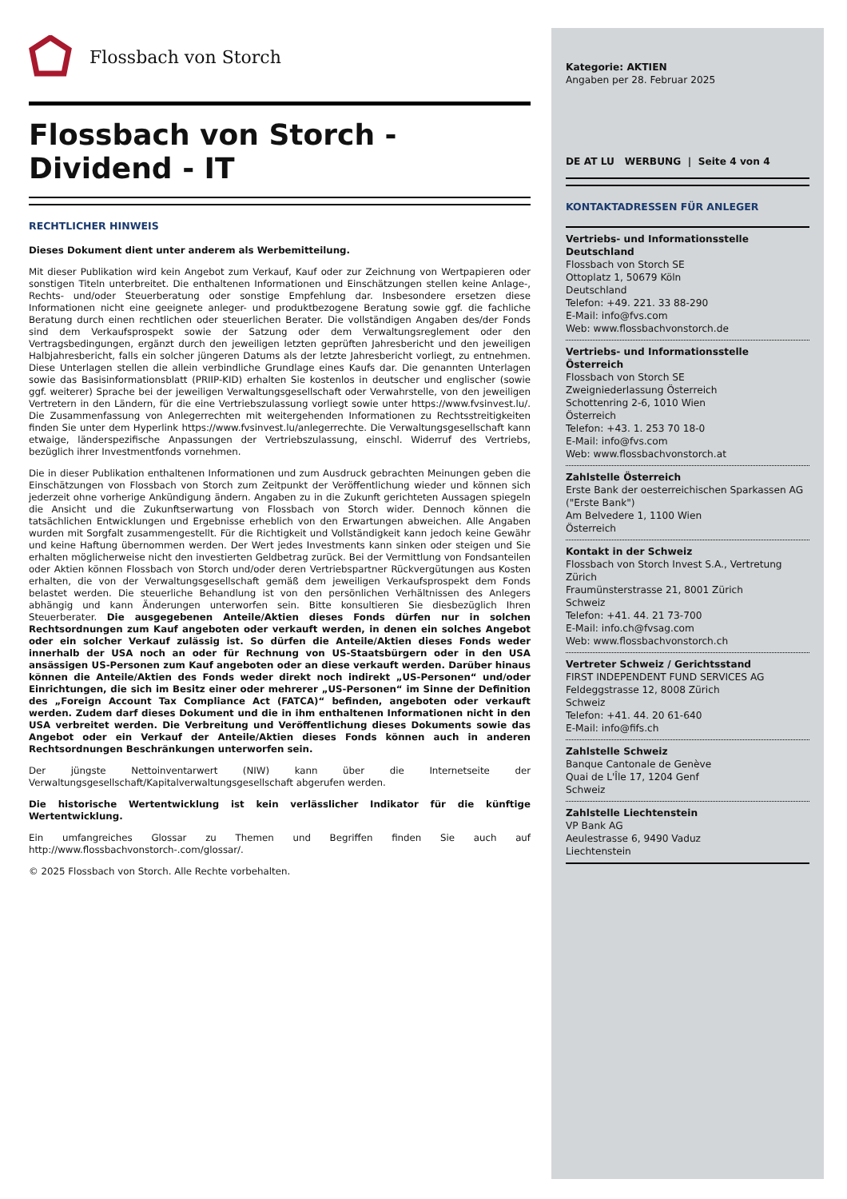Flossbach von Storch
Flossbach von Storch -
Dividend - IT
RECHTLICHER HINWEIS
Dieses Dokument dient unter anderem als Werbemitteilung.
Mit dieser Publikation wird kein Angebot zum Verkauf, Kauf oder zur Zeichnung von Wertpapieren oder sonstigen Titeln unterbreitet. Die enthaltenen Informationen und Einschätzungen stellen keine Anlage-, Rechts- und/oder Steuerberatung oder sonstige Empfehlung dar. Insbesondere ersetzen diese Informationen nicht eine geeignete anleger- und produktbezogene Beratung sowie ggf. die fachliche Beratung durch einen rechtlichen oder steuerlichen Berater. Die vollständigen Angaben des/der Fonds sind dem Verkaufsprospekt sowie der Satzung oder dem Verwaltungsreglement oder den Vertragsbedingungen, ergänzt durch den jeweiligen letzten geprüften Jahresbericht und den jeweiligen Halbjahresbericht, falls ein solcher jüngeren Datums als der letzte Jahresbericht vorliegt, zu entnehmen. Diese Unterlagen stellen die allein verbindliche Grundlage eines Kaufs dar. Die genannten Unterlagen sowie das Basisinformationsblatt (PRIIP-KID) erhalten Sie kostenlos in deutscher und englischer (sowie ggf. weiterer) Sprache bei der jeweiligen Verwaltungsgesellschaft oder Verwahrstelle, von den jeweiligen Vertretern in den Ländern, für die eine Vertriebszulassung vorliegt sowie unter https://www.fvsinvest.lu/. Die Zusammenfassung von Anlegerrechten mit weitergehenden Informationen zu Rechtsstreitigkeiten finden Sie unter dem Hyperlink https://www.fvsinvest.lu/anlegerrechte. Die Verwaltungsgesellschaft kann etwaige, länderspezifische Anpassungen der Vertriebszulassung, einschl. Widerruf des Vertriebs, bezüglich ihrer Investmentfonds vornehmen.
Die in dieser Publikation enthaltenen Informationen und zum Ausdruck gebrachten Meinungen geben die Einschätzungen von Flossbach von Storch zum Zeitpunkt der Veröffentlichung wieder und können sich jederzeit ohne vorherige Ankündigung ändern. Angaben zu in die Zukunft gerichteten Aussagen spiegeln die Ansicht und die Zukunftserwartung von Flossbach von Storch wider. Dennoch können die tatsächlichen Entwicklungen und Ergebnisse erheblich von den Erwartungen abweichen. Alle Angaben wurden mit Sorgfalt zusammengestellt. Für die Richtigkeit und Vollständigkeit kann jedoch keine Gewähr und keine Haftung übernommen werden. Der Wert jedes Investments kann sinken oder steigen und Sie erhalten möglicherweise nicht den investierten Geldbetrag zurück. Bei der Vermittlung von Fondsanteilen oder Aktien können Flossbach von Storch und/oder deren Vertriebspartner Rückvergütungen aus Kosten erhalten, die von der Verwaltungsgesellschaft gemäß dem jeweiligen Verkaufsprospekt dem Fonds belastet werden. Die steuerliche Behandlung ist von den persönlichen Verhältnissen des Anlegers abhängig und kann Änderungen unterworfen sein. Bitte konsultieren Sie diesbezüglich Ihren Steuerberater. Die ausgegebenen Anteile/Aktien dieses Fonds dürfen nur in solchen Rechtsordnungen zum Kauf angeboten oder verkauft werden, in denen ein solches Angebot oder ein solcher Verkauf zulässig ist. So dürfen die Anteile/Aktien dieses Fonds weder innerhalb der USA noch an oder für Rechnung von US-Staatsbürgern oder in den USA ansässigen US-Personen zum Kauf angeboten oder an diese verkauft werden. Darüber hinaus können die Anteile/Aktien des Fonds weder direkt noch indirekt „US-Personen“ und/oder Einrichtungen, die sich im Besitz einer oder mehrerer „US-Personen“ im Sinne der Definition des „Foreign Account Tax Compliance Act (FATCA)“ befinden, angeboten oder verkauft werden. Zudem darf dieses Dokument und die in ihm enthaltenen Informationen nicht in den USA verbreitet werden. Die Verbreitung und Veröffentlichung dieses Dokuments sowie das Angebot oder ein Verkauf der Anteile/Aktien dieses Fonds können auch in anderen Rechtsordnungen Beschränkungen unterworfen sein.
Der jüngste Nettoinventarwert (NIW) kann über die Internetseite der Verwaltungsgesellschaft/Kapitalverwaltungsgesellschaft abgerufen werden.
Die historische Wertentwicklung ist kein verlässlicher Indikator für die künftige Wertentwicklung.
Ein umfangreiches Glossar zu Themen und Begriffen finden Sie auch auf http://www.flossbachvonstorch-.com/glossar/.
© 2025 Flossbach von Storch. Alle Rechte vorbehalten.
Kategorie: AKTIEN
Angaben per 28. Februar 2025
DE AT LU WERBUNG | Seite 4 von 4
KONTAKTADRESSEN FÜR ANLEGER
Vertriebs- und Informationsstelle Deutschland
Flossbach von Storch SE
Ottoplatz 1, 50679 Köln
Deutschland
Telefon: +49. 221. 33 88-290
E-Mail: info@fvs.com
Web: www.flossbachvonstorch.de
Vertriebs- und Informationsstelle Österreich
Flossbach von Storch SE
Zweigniederlassung Österreich
Schottenring 2-6, 1010 Wien
Österreich
Telefon: +43. 1. 253 70 18-0
E-Mail: info@fvs.com
Web: www.flossbachvonstorch.at
Zahlstelle Österreich
Erste Bank der oesterreichischen Sparkassen AG ("Erste Bank")
Am Belvedere 1, 1100 Wien
Österreich
Kontakt in der Schweiz
Flossbach von Storch Invest S.A., Vertretung Zürich
Fraumünsterstrasse 21, 8001 Zürich
Schweiz
Telefon: +41. 44. 21 73-700
E-Mail: info.ch@fvsag.com
Web: www.flossbachvonstorch.ch
Vertreter Schweiz / Gerichtsstand
FIRST INDEPENDENT FUND SERVICES AG
Feldeggstrasse 12, 8008 Zürich
Schweiz
Telefon: +41. 44. 20 61-640
E-Mail: info@fifs.ch
Zahlstelle Schweiz
Banque Cantonale de Genève
Quai de L'Île 17, 1204 Genf
Schweiz
Zahlstelle Liechtenstein
VP Bank AG
Aeulestrasse 6, 9490 Vaduz
Liechtenstein